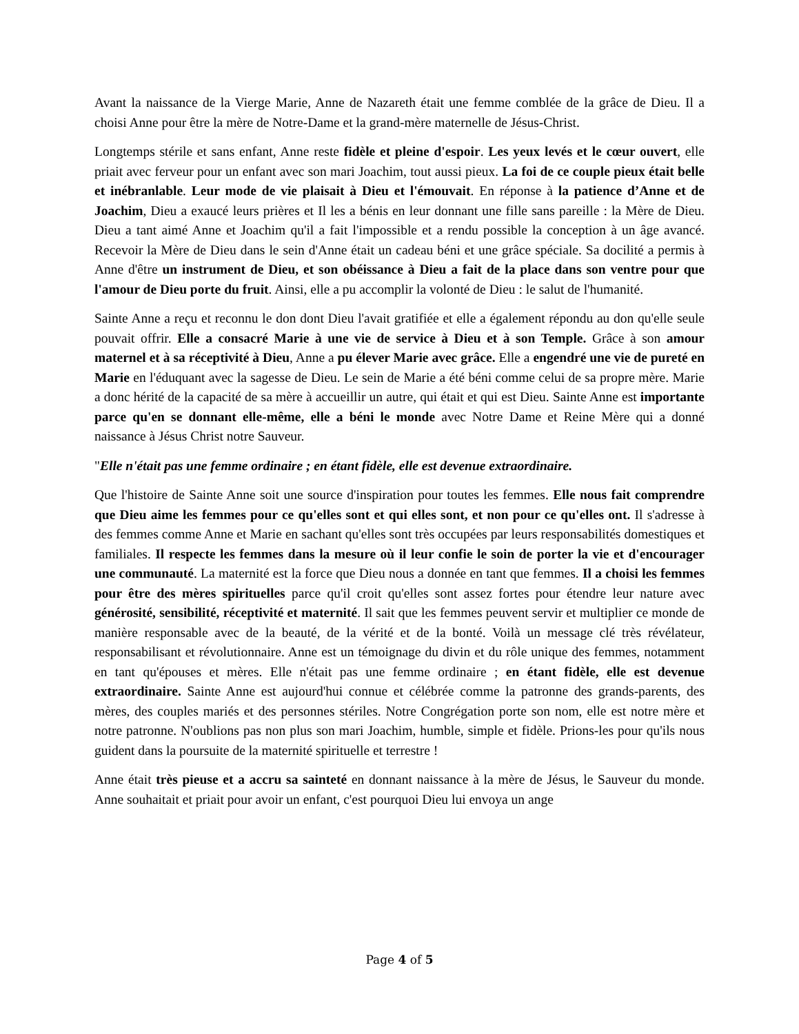Avant la naissance de la Vierge Marie, Anne de Nazareth était une femme comblée de la grâce de Dieu. Il a choisi Anne pour être la mère de Notre-Dame et la grand-mère maternelle de Jésus-Christ.
Longtemps stérile et sans enfant, Anne reste fidèle et pleine d'espoir. Les yeux levés et le cœur ouvert, elle priait avec ferveur pour un enfant avec son mari Joachim, tout aussi pieux. La foi de ce couple pieux était belle et inébranlable. Leur mode de vie plaisait à Dieu et l'émouvait. En réponse à la patience d’Anne et de Joachim, Dieu a exaucé leurs prières et Il les a bénis en leur donnant une fille sans pareille : la Mère de Dieu. Dieu a tant aimé Anne et Joachim qu'il a fait l'impossible et a rendu possible la conception à un âge avancé. Recevoir la Mère de Dieu dans le sein d'Anne était un cadeau béni et une grâce spéciale. Sa docilité a permis à Anne d'être un instrument de Dieu, et son obéissance à Dieu a fait de la place dans son ventre pour que l'amour de Dieu porte du fruit. Ainsi, elle a pu accomplir la volonté de Dieu : le salut de l'humanité.
Sainte Anne a reçu et reconnu le don dont Dieu l'avait gratifiée et elle a également répondu au don qu'elle seule pouvait offrir. Elle a consacré Marie à une vie de service à Dieu et à son Temple. Grâce à son amour maternel et à sa réceptivité à Dieu, Anne a pu élever Marie avec grâce. Elle a engendré une vie de pureté en Marie en l'éduquant avec la sagesse de Dieu. Le sein de Marie a été béni comme celui de sa propre mère. Marie a donc hérité de la capacité de sa mère à accueillir un autre, qui était et qui est Dieu. Sainte Anne est importante parce qu'en se donnant elle-même, elle a béni le monde avec Notre Dame et Reine Mère qui a donné naissance à Jésus Christ notre Sauveur.
"Elle n'était pas une femme ordinaire ; en étant fidèle, elle est devenue extraordinaire.
Que l'histoire de Sainte Anne soit une source d'inspiration pour toutes les femmes. Elle nous fait comprendre que Dieu aime les femmes pour ce qu'elles sont et qui elles sont, et non pour ce qu'elles ont. Il s'adresse à des femmes comme Anne et Marie en sachant qu'elles sont très occupées par leurs responsabilités domestiques et familiales. Il respecte les femmes dans la mesure où il leur confie le soin de porter la vie et d'encourager une communauté. La maternité est la force que Dieu nous a donnée en tant que femmes. Il a choisi les femmes pour être des mères spirituelles parce qu'il croit qu'elles sont assez fortes pour étendre leur nature avec générosité, sensibilité, réceptivité et maternité. Il sait que les femmes peuvent servir et multiplier ce monde de manière responsable avec de la beauté, de la vérité et de la bonté. Voilà un message clé très révélateur, responsabilisant et révolutionnaire. Anne est un témoignage du divin et du rôle unique des femmes, notamment en tant qu'épouses et mères. Elle n'était pas une femme ordinaire ; en étant fidèle, elle est devenue extraordinaire. Sainte Anne est aujourd'hui connue et célébrée comme la patronne des grands-parents, des mères, des couples mariés et des personnes stériles. Notre Congrégation porte son nom, elle est notre mère et notre patronne. N'oublions pas non plus son mari Joachim, humble, simple et fidèle. Prions-les pour qu'ils nous guident dans la poursuite de la maternité spirituelle et terrestre !
Anne était très pieuse et a accru sa sainteté en donnant naissance à la mère de Jésus, le Sauveur du monde. Anne souhaitait et priait pour avoir un enfant, c'est pourquoi Dieu lui envoya un ange
Page 4 of 5